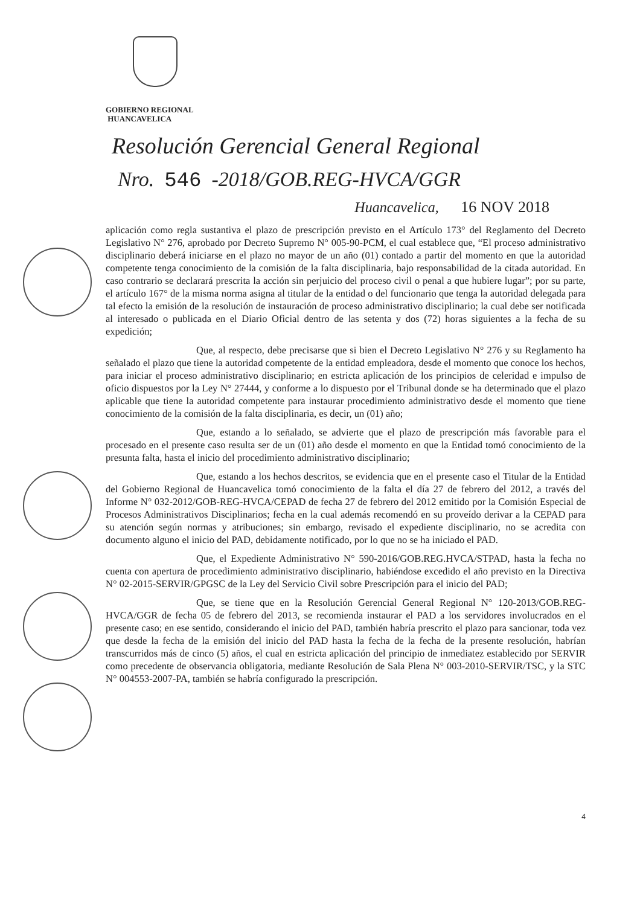GOBIERNO REGIONAL
HUANCAVELICA
Resolución Gerencial General Regional
Nro. 546 -2018/GOB.REG-HVCA/GGR
Huancavelica, 16 NOV 2018
aplicación como regla sustantiva el plazo de prescripción previsto en el Artículo 173° del Reglamento del Decreto Legislativo N° 276, aprobado por Decreto Supremo N° 005-90-PCM, el cual establece que, “El proceso administrativo disciplinario deberá iniciarse en el plazo no mayor de un año (01) contado a partir del momento en que la autoridad competente tenga conocimiento de la comisión de la falta disciplinaria, bajo responsabilidad de la citada autoridad. En caso contrario se declarará prescrita la acción sin perjuicio del proceso civil o penal a que hubiere lugar”; por su parte, el artículo 167° de la misma norma asigna al titular de la entidad o del funcionario que tenga la autoridad delegada para tal efecto la emisión de la resolución de instauración de proceso administrativo disciplinario; la cual debe ser notificada al interesado o publicada en el Diario Oficial dentro de las setenta y dos (72) horas siguientes a la fecha de su expedición;
Que, al respecto, debe precisarse que si bien el Decreto Legislativo N° 276 y su Reglamento ha señalado el plazo que tiene la autoridad competente de la entidad empleadora, desde el momento que conoce los hechos, para iniciar el proceso administrativo disciplinario; en estricta aplicación de los principios de celeridad e impulso de oficio dispuestos por la Ley N° 27444, y conforme a lo dispuesto por el Tribunal donde se ha determinado que el plazo aplicable que tiene la autoridad competente para instaurar procedimiento administrativo desde el momento que tiene conocimiento de la comisión de la falta disciplinaria, es decir, un (01) año;
Que, estando a lo señalado, se advierte que el plazo de prescripción más favorable para el procesado en el presente caso resulta ser de un (01) año desde el momento en que la Entidad tomó conocimiento de la presunta falta, hasta el inicio del procedimiento administrativo disciplinario;
Que, estando a los hechos descritos, se evidencia que en el presente caso el Titular de la Entidad del Gobierno Regional de Huancavelica tomó conocimiento de la falta el día 27 de febrero del 2012, a través del Informe N° 032-2012/GOB-REG-HVCA/CEPAD de fecha 27 de febrero del 2012 emitido por la Comisión Especial de Procesos Administrativos Disciplinarios; fecha en la cual además recomendó en su proveído derivar a la CEPAD para su atención según normas y atribuciones; sin embargo, revisado el expediente disciplinario, no se acredita con documento alguno el inicio del PAD, debidamente notificado, por lo que no se ha iniciado el PAD.
Que, el Expediente Administrativo N° 590-2016/GOB.REG.HVCA/STPAD, hasta la fecha no cuenta con apertura de procedimiento administrativo disciplinario, habiéndose excedido el año previsto en la Directiva N° 02-2015-SERVIR/GPGSC de la Ley del Servicio Civil sobre Prescripción para el inicio del PAD;
Que, se tiene que en la Resolución Gerencial General Regional N° 120-2013/GOB.REG-HVCA/GGR de fecha 05 de febrero del 2013, se recomienda instaurar el PAD a los servidores involucrados en el presente caso; en ese sentido, considerando el inicio del PAD, también habría prescrito el plazo para sancionar, toda vez que desde la fecha de la emisión del inicio del PAD hasta la fecha de la fecha de la presente resolución, habrían transcurridos más de cinco (5) años, el cual en estricta aplicación del principio de inmediatez establecido por SERVIR como precedente de observancia obligatoria, mediante Resolución de Sala Plena N° 003-2010-SERVIR/TSC, y la STC N° 004553-2007-PA, también se habría configurado la prescripción.
4